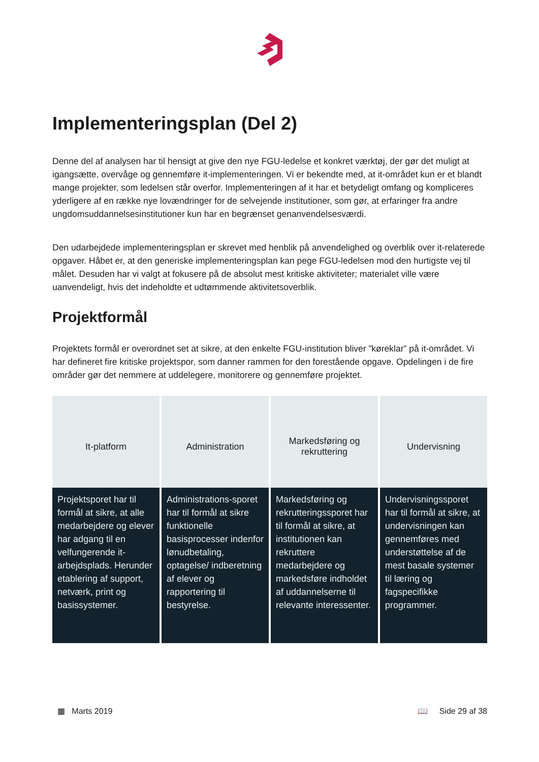Implementeringsplan (Del 2)
Denne del af analysen har til hensigt at give den nye FGU-ledelse et konkret værktøj, der gør det muligt at igangsætte, overvåge og gennemføre it-implementeringen. Vi er bekendte med, at it-området kun er et blandt mange projekter, som ledelsen står overfor. Implementeringen af it har et betydeligt omfang og kompliceres yderligere af en række nye lovændringer for de selvejende institutioner, som gør, at erfaringer fra andre ungdomsuddannelsesinstitutioner kun har en begrænset genanvendelsesværdi.
Den udarbejdede implementeringsplan er skrevet med henblik på anvendelighed og overblik over it-relaterede opgaver. Håbet er, at den generiske implementeringsplan kan pege FGU-ledelsen mod den hurtigste vej til målet. Desuden har vi valgt at fokusere på de absolut mest kritiske aktiviteter; materialet ville være uanvendeligt, hvis det indeholdte et udtømmende aktivitetsoverblik.
Projektformål
Projektets formål er overordnet set at sikre, at den enkelte FGU-institution bliver ”køreklar” på it-området. Vi har defineret fire kritiske projektspor, som danner rammen for den forestående opgave. Opdelingen i de fire områder gør det nemmere at uddelegere, monitorere og gennemføre projektet.
| It-platform | Administration | Markedsføring og rekruttering | Undervisning |
| --- | --- | --- | --- |
| Projektsporet har til formål at sikre, at alle medarbejdere og elever har adgang til en velfungerende it-arbejdsplads. Herunder etablering af support, netværk, print og basissystemer. | Administrations-sporet har til formål at sikre funktionelle basisprocesser indenfor lønudbetaling, optagelse/ indberetning af elever og rapportering til bestyrelse. | Markedsføring og rekrutteringssporet har til formål at sikre, at institutionen kan rekruttere medarbejdere og markedsføre indholdet af uddannelserne til relevante interessenter. | Undervisningssporet har til formål at sikre, at undervisningen kan gennemføres med understøttelse af de mest basale systemer til læring og fagspecifikke programmer. |
▦ Marts 2019 📖 Side 29 af 38